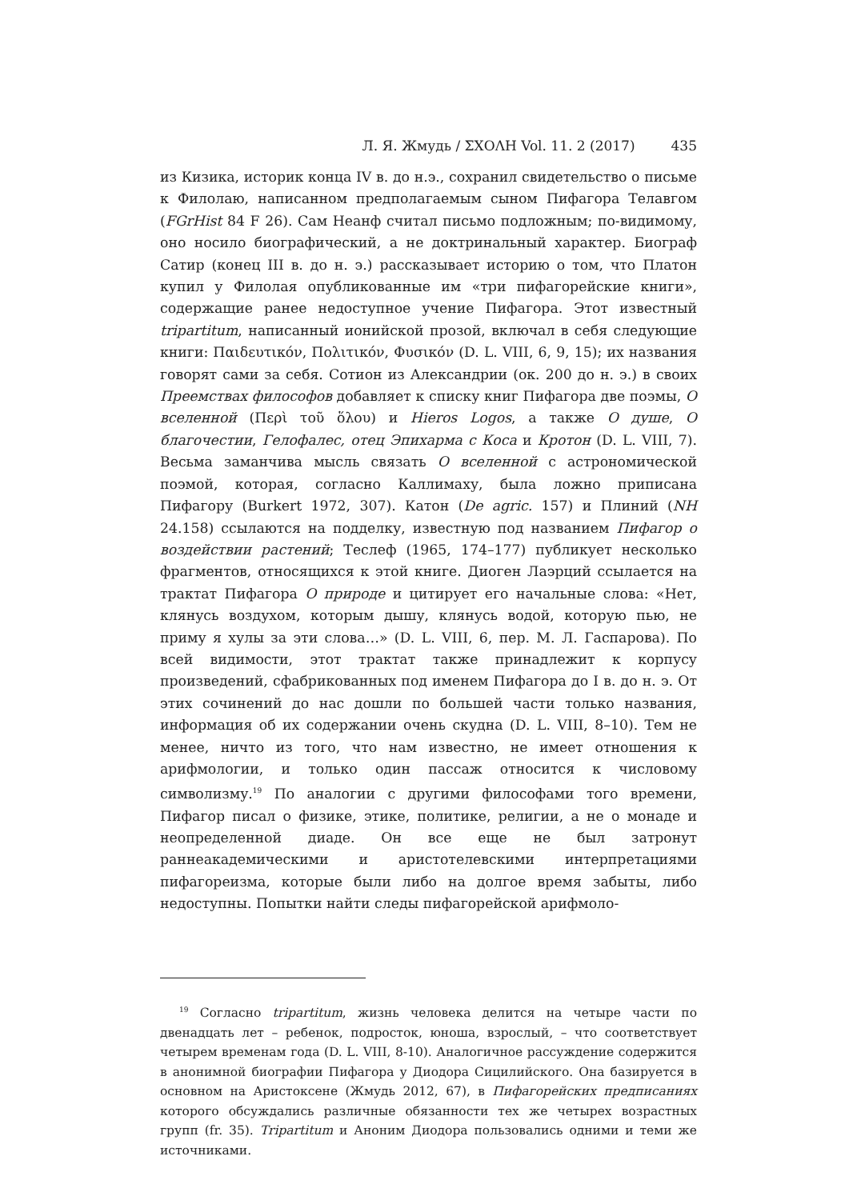Л. Я. Жмудь / ΣΧΟΛΗ Vol. 11. 2 (2017) 435
из Кизика, историк конца IV в. до н.э., сохранил свидетельство о письме к Филолаю, написанном предполагаемым сыном Пифагора Телавгом (FGrHist 84 F 26). Сам Неанф считал письмо подложным; по-видимому, оно носило биографический, а не доктринальный характер. Биограф Сатир (конец III в. до н. э.) рассказывает историю о том, что Платон купил у Филолая опубликованные им «три пифагорейские книги», содержащие ранее недоступное учение Пифагора. Этот известный tripartitum, написанный ионийской прозой, включал в себя следующие книги: Παιδευτικόν, Πολιτικόν, Φυσικόν (D. L. VIII, 6, 9, 15); их названия говорят сами за себя. Сотион из Александрии (ок. 200 до н. э.) в своих Преемствах философов добавляет к списку книг Пифагора две поэмы, О вселенной (Περὶ τοῦ ὅλου) и Hieros Logos, а также О душе, О благочестии, Гелофалес, отец Эпихарма с Коса и Кротон (D. L. VIII, 7). Весьма заманчива мысль связать О вселенной с астрономической поэмой, которая, согласно Каллимаху, была ложно приписана Пифагору (Burkert 1972, 307). Катон (De agric. 157) и Плиний (NH 24.158) ссылаются на подделку, известную под названием Пифагор о воздействии растений; Теслеф (1965, 174–177) публикует несколько фрагментов, относящихся к этой книге. Диоген Лаэрций ссылается на трактат Пифагора О природе и цитирует его начальные слова: «Нет, клянусь воздухом, которым дышу, клянусь водой, которую пью, не приму я хулы за эти слова…» (D. L. VIII, 6, пер. М. Л. Гаспарова). По всей видимости, этот трактат также принадлежит к корпусу произведений, сфабрикованных под именем Пифагора до I в. до н. э. От этих сочинений до нас дошли по большей части только названия, информация об их содержании очень скудна (D. L. VIII, 8–10). Тем не менее, ничто из того, что нам известно, не имеет отношения к арифмологии, и только один пассаж относится к числовому символизму.<sup>19</sup> По аналогии с другими философами того времени, Пифагор писал о физике, этике, политике, религии, а не о монаде и неопределенной диаде. Он все еще не был затронут раннеакадемическими и аристотелевскими интерпретациями пифагореизма, которые были либо на долгое время забыты, либо недоступны. Попытки найти следы пифагорейской арифмоло-
<sup>19</sup> Согласно tripartitum, жизнь человека делится на четыре части по двенадцать лет – ребенок, подросток, юноша, взрослый, – что соответствует четырем временам года (D. L. VIII, 8-10). Аналогичное рассуждение содержится в анонимной биографии Пифагора у Диодора Сицилийского. Она базируется в основном на Аристоксене (Жмудь 2012, 67), в Пифагорейских предписаниях которого обсуждались различные обязанности тех же четырех возрастных групп (fr. 35). Tripartitum и Аноним Диодора пользовались одними и теми же источниками.